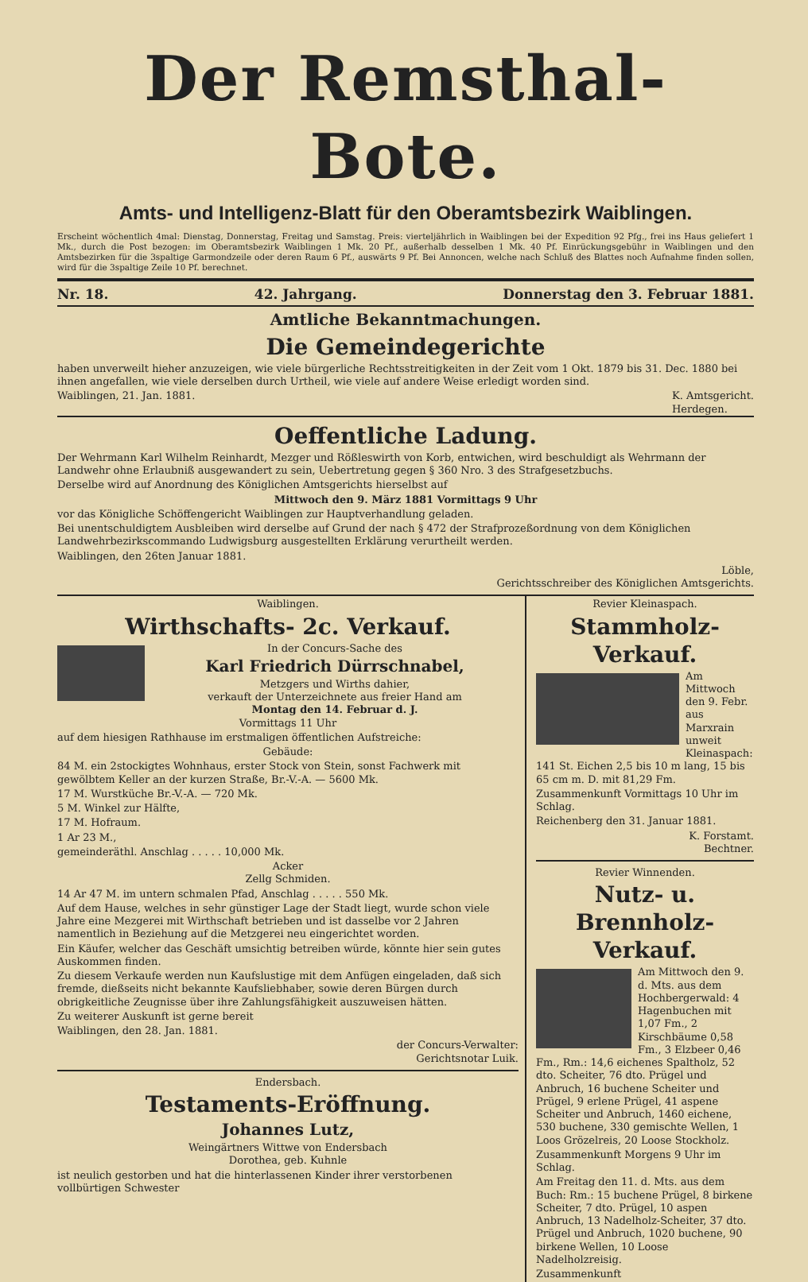Der Remsthal-Bote.
Amts- und Intelligenz-Blatt für den Oberamtsbezirk Waiblingen.
Erscheint wöchentlich 4mal: Dienstag, Donnerstag, Freitag und Samstag. Preis: vierteljährlich in Waiblingen bei der Expedition 92 Pfg., frei ins Haus geliefert 1 Mk., durch die Post bezogen: im Oberamtsbezirk Waiblingen 1 Mk. 20 Pf., außerhalb desselben 1 Mk. 40 Pf. Einrückungsgebühr in Waiblingen und den Amtsbezirken für die 3spaltige Garmondzeile oder deren Raum 6 Pf., auswärts 9 Pf. Bei Annoncen, welche nach Schluß des Blattes noch Aufnahme finden sollen, wird für die 3spaltige Zeile 10 Pf. berechnet.
Nr. 18. 42. Jahrgang. Donnerstag den 3. Februar 1881.
Amtliche Bekanntmachungen.
Die Gemeindegerichte
haben unverweilt hieher anzuzeigen, wie viele bürgerliche Rechtsstreitigkeiten in der Zeit vom 1 Okt. 1879 bis 31. Dec. 1880 bei ihnen angefallen, wie viele derselben durch Urtheil, wie viele auf andere Weise erledigt worden sind.
Waiblingen, 21. Jan. 1881. K. Amtsgericht.
Herdegen.
Oeffentliche Ladung.
Der Wehrmann Karl Wilhelm Reinhardt, Mezger und Rößleswirth von Korb, entwichen, wird beschuldigt als Wehrmann der Landwehr ohne Erlaubniß ausgewandert zu sein, Uebertretung gegen § 360 Nro. 3 des Strafgesetzbuchs.
Derselbe wird auf Anordnung des Königlichen Amtsgerichts hierselbst auf
Mittwoch den 9. März 1881 Vormittags 9 Uhr
vor das Königliche Schöffengericht Waiblingen zur Hauptverhandlung geladen.
Bei unentschuldigtem Ausbleiben wird derselbe auf Grund der nach § 472 der Strafprozeßordnung von dem Königlichen Landwehrbezirkscommando Ludwigsburg ausgestellten Erklärung verurtheilt werden.
Waiblingen, den 26ten Januar 1881.
Löble,
Gerichtsschreiber des Königlichen Amtsgerichts.
Waiblingen.
Wirthschafts- 2c. Verkauf.
In der Concurs-Sache des
Karl Friedrich Dürrschnabel,
Metzgers und Wirths dahier,
verkauft der Unterzeichnete aus freier Hand am
Montag den 14. Februar d. J.
Vormittags 11 Uhr
auf dem hiesigen Rathhause im erstmaligen öffentlichen Aufstreiche:
Gebäude:
84 M. ein 2stockigtes Wohnhaus, erster Stock von Stein, sonst Fachwerk mit gewölbtem Keller an der kurzen Straße, Br.-V.-A. — 5600 Mk.
17 M. Wurstküche Br.-V.-A. — 720 Mk.
5 M. Winkel zur Hälfte,
17 M. Hofraum.
1 Ar 23 M.,
gemeinderäthl. Anschlag . . . . . 10,000 Mk.
Acker
Zellg Schmiden.
14 Ar 47 M. im untern schmalen Pfad, Anschlag . . . . . 550 Mk.
Auf dem Hause, welches in sehr günstiger Lage der Stadt liegt, wurde schon viele Jahre eine Mezgerei mit Wirthschaft betrieben und ist dasselbe vor 2 Jahren namentlich in Beziehung auf die Metzgerei neu eingerichtet worden.
Ein Käufer, welcher das Geschäft umsichtig betreiben würde, könnte hier sein gutes Auskommen finden.
Zu diesem Verkaufe werden nun Kaufslustige mit dem Anfügen eingeladen, daß sich fremde, dießseits nicht bekannte Kaufsliebhaber, sowie deren Bürgen durch obrigkeitliche Zeugnisse über ihre Zahlungsfähigkeit auszuweisen hätten.
Zu weiterer Auskunft ist gerne bereit
Waiblingen, den 28. Jan. 1881.
der Concurs-Verwalter:
Gerichtsnotar Luik.
Endersbach.
Testaments-Eröffnung.
Johannes Lutz,
Weingärtners Wittwe von Endersbach
Dorothea, geb. Kuhnle
ist neulich gestorben und hat die hinterlassenen Kinder ihrer verstorbenen vollbürtigen Schwester
Revier Kleinaspach.
Stammholz-Verkauf.
Am Mittwoch den 9. Febr. aus Marxrain unweit Kleinaspach: 141 St. Eichen 2,5 bis 10 m lang, 15 bis 65 cm m. D. mit 81,29 Fm.
Zusammenkunft Vormittags 10 Uhr im Schlag.
Reichenberg den 31. Januar 1881.
K. Forstamt.
Bechtner.
Revier Winnenden.
Nutz- u. Brennholz-Verkauf.
Am Mittwoch den 9. d. Mts. aus dem Hochbergerwald: 4 Hagenbuchen mit 1,07 Fm., 2 Kirschbäume 0,58 Fm., 3 Elzbeer 0,46 Fm., Rm.: 14,6 eichenes Spaltholz, 52 dto. Scheiter, 76 dto. Prügel und Anbruch, 16 buchene Scheiter und Prügel, 9 erlene Prügel, 41 aspene Scheiter und Anbruch, 1460 eichene, 530 buchene, 330 gemischte Wellen, 1 Loos Grözelreis, 20 Loose Stockholz.
Zusammenkunft Morgens 9 Uhr im Schlag.
Am Freitag den 11. d. Mts. aus dem Buch: Rm.: 15 buchene Prügel, 8 birkene Scheiter, 7 dto. Prügel, 10 aspen Anbruch, 13 Nadelholz-Scheiter, 37 dto. Prügel und Anbruch, 1020 buchene, 90 birkene Wellen, 10 Loose Nadelholzreisig.
Zusammenkunft